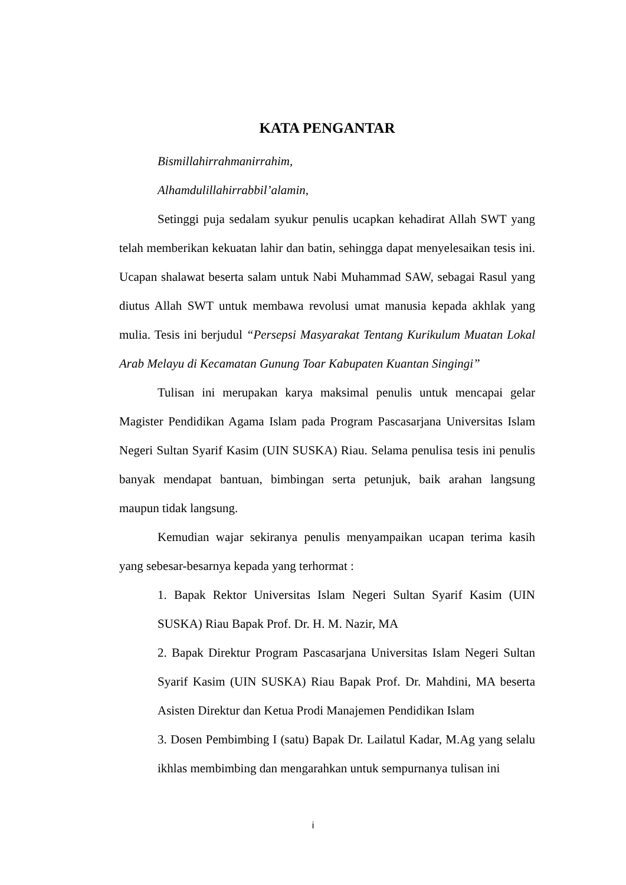KATA PENGANTAR
Bismillahirrahmanirrahim,
Alhamdulillahirrabbil’alamin,
Setinggi puja sedalam syukur penulis ucapkan kehadirat Allah SWT yang telah memberikan kekuatan lahir dan batin, sehingga dapat menyelesaikan tesis ini. Ucapan shalawat beserta salam untuk Nabi Muhammad SAW, sebagai Rasul yang diutus Allah SWT untuk membawa revolusi umat manusia kepada akhlak yang mulia. Tesis ini berjudul “Persepsi Masyarakat Tentang Kurikulum Muatan Lokal Arab Melayu di Kecamatan Gunung Toar Kabupaten Kuantan Singingi”
Tulisan ini merupakan karya maksimal penulis untuk mencapai gelar Magister Pendidikan Agama Islam pada Program Pascasarjana Universitas Islam Negeri Sultan Syarif Kasim (UIN SUSKA) Riau. Selama penulisa tesis ini penulis banyak mendapat bantuan, bimbingan serta petunjuk, baik arahan langsung maupun tidak langsung.
Kemudian wajar sekiranya penulis menyampaikan ucapan terima kasih yang sebesar-besarnya kepada yang terhormat :
1. Bapak Rektor Universitas Islam Negeri Sultan Syarif Kasim (UIN SUSKA) Riau Bapak Prof. Dr. H. M. Nazir, MA
2. Bapak Direktur Program Pascasarjana Universitas Islam Negeri Sultan Syarif Kasim (UIN SUSKA) Riau Bapak Prof. Dr. Mahdini, MA beserta Asisten Direktur dan Ketua Prodi Manajemen Pendidikan Islam
3. Dosen Pembimbing I (satu) Bapak Dr. Lailatul Kadar, M.Ag yang selalu ikhlas membimbing dan mengarahkan untuk sempurnanya tulisan ini
i